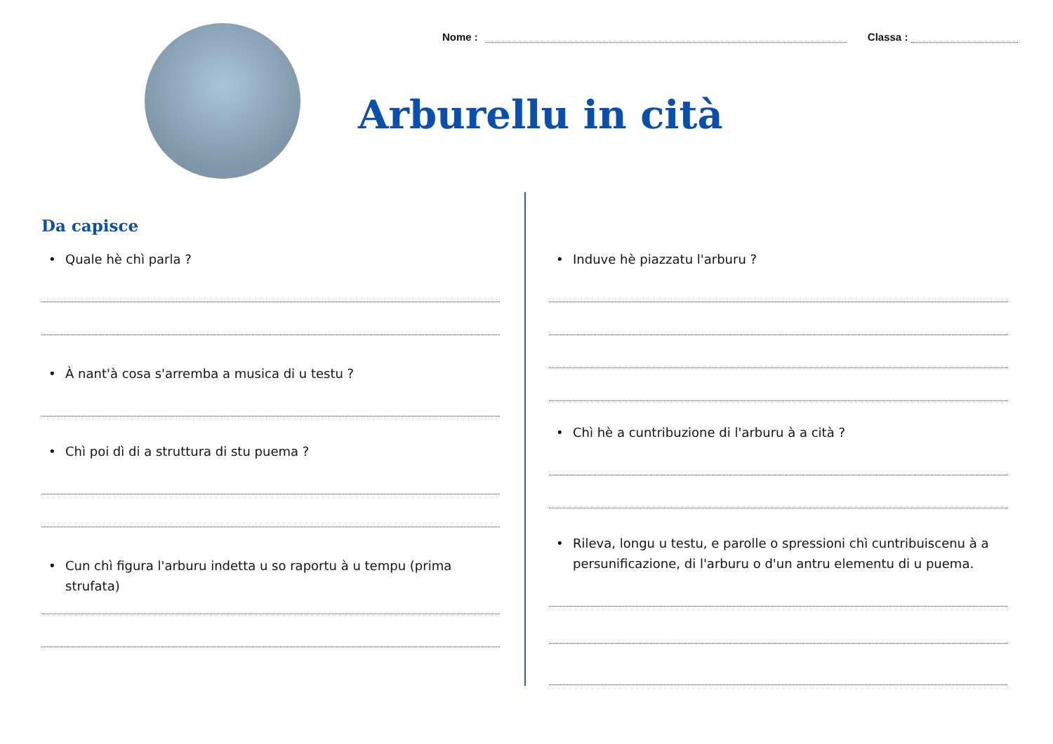Nome : Classa :
Arburellu in cità
Da capisce
• Quale hè chì parla ?
• À nant'à cosa s'arremba a musica di u testu ?
• Chì poi dì di a struttura di stu puema ?
• Cun chì figura l'arburu indetta u so raportu à u tempu (prima strufata)
• Induve hè piazzatu l'arburu ?
• Chì hè a cuntribuzione di l'arburu à a cità ?
• Rileva, longu u testu, e parolle o spressioni chì cuntribuiscenu à a persunificazione, di l'arburu o d'un antru elementu di u puema.